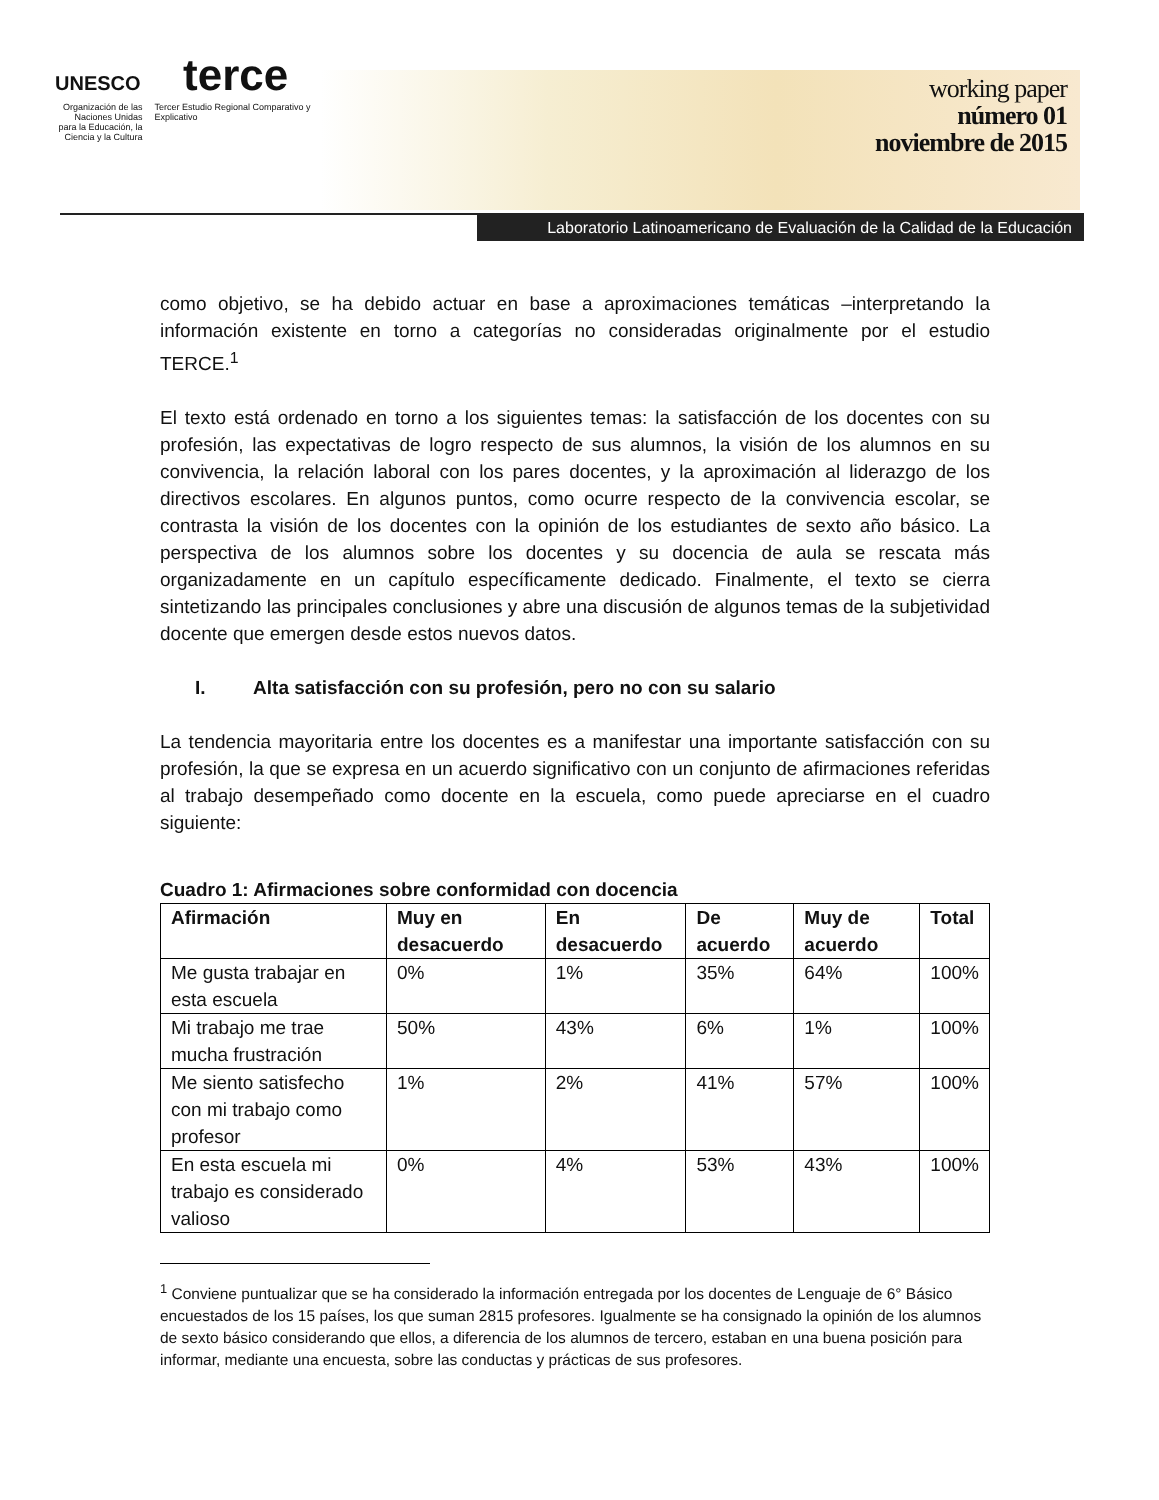UNESCO terce
Organización de las Naciones Unidas para la Educación, la Ciencia y la Cultura
Tercer Estudio Regional Comparativo y Explicativo
working paper
número 01
noviembre de 2015
Laboratorio Latinoamericano de Evaluación de la Calidad de la Educación
como objetivo, se ha debido actuar en base a aproximaciones temáticas –interpretando la información existente en torno a categorías no consideradas originalmente por el estudio TERCE.<sup>1</sup>
El texto está ordenado en torno a los siguientes temas: la satisfacción de los docentes con su profesión, las expectativas de logro respecto de sus alumnos, la visión de los alumnos en su convivencia, la relación laboral con los pares docentes, y la aproximación al liderazgo de los directivos escolares. En algunos puntos, como ocurre respecto de la convivencia escolar, se contrasta la visión de los docentes con la opinión de los estudiantes de sexto año básico. La perspectiva de los alumnos sobre los docentes y su docencia de aula se rescata más organizadamente en un capítulo específicamente dedicado. Finalmente, el texto se cierra sintetizando las principales conclusiones y abre una discusión de algunos temas de la subjetividad docente que emergen desde estos nuevos datos.
I. Alta satisfacción con su profesión, pero no con su salario
La tendencia mayoritaria entre los docentes es a manifestar una importante satisfacción con su profesión, la que se expresa en un acuerdo significativo con un conjunto de afirmaciones referidas al trabajo desempeñado como docente en la escuela, como puede apreciarse en el cuadro siguiente:
Cuadro 1: Afirmaciones sobre conformidad con docencia
| Afirmación | Muy en desacuerdo | En desacuerdo | De acuerdo | Muy de acuerdo | Total |
| --- | --- | --- | --- | --- | --- |
| Me gusta trabajar en esta escuela | 0% | 1% | 35% | 64% | 100% |
| Mi trabajo me trae mucha frustración | 50% | 43% | 6% | 1% | 100% |
| Me siento satisfecho con mi trabajo como profesor | 1% | 2% | 41% | 57% | 100% |
| En esta escuela mi trabajo es considerado valioso | 0% | 4% | 53% | 43% | 100% |
<sup>1</sup> Conviene puntualizar que se ha considerado la información entregada por los docentes de Lenguaje de 6° Básico encuestados de los 15 países, los que suman 2815 profesores. Igualmente se ha consignado la opinión de los alumnos de sexto básico considerando que ellos, a diferencia de los alumnos de tercero, estaban en una buena posición para informar, mediante una encuesta, sobre las conductas y prácticas de sus profesores.